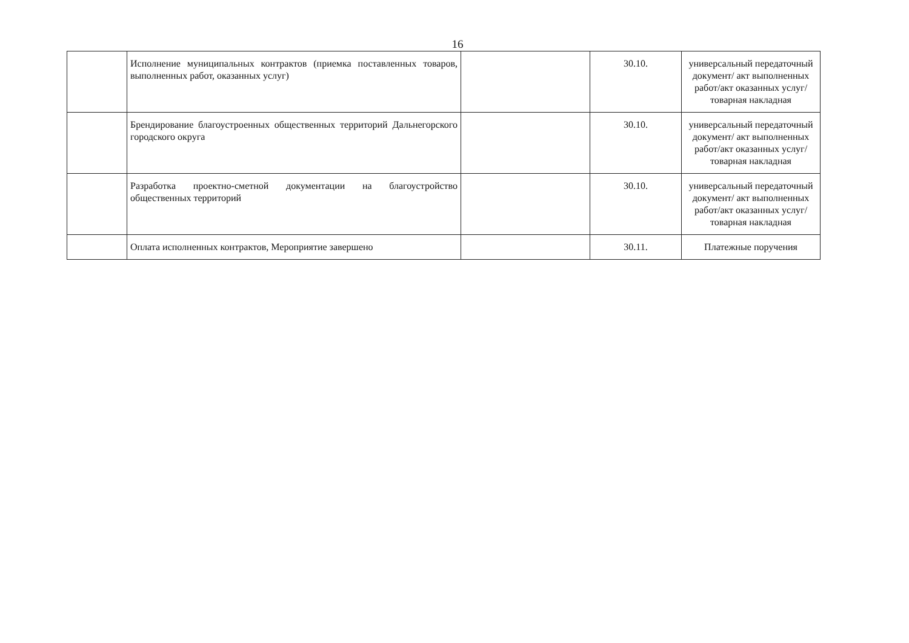16
| | Исполнение муниципальных контрактов (приемка поставленных товаров, выполненных работ, оказанных услуг) | | 30.10. | универсальный передаточный документ/ акт выполненных работ/акт оказанных услуг/товарная накладная |
| | Брендирование благоустроенных общественных территорий Дальнегорского городского округа | | 30.10. | универсальный передаточный документ/ акт выполненных работ/акт оказанных услуг/товарная накладная |
| | Разработка проектно-сметной документации на благоустройство общественных территорий | | 30.10. | универсальный передаточный документ/ акт выполненных работ/акт оказанных услуг/товарная накладная |
| | Оплата исполненных контрактов, Мероприятие завершено | | 30.11. | Платежные поручения |